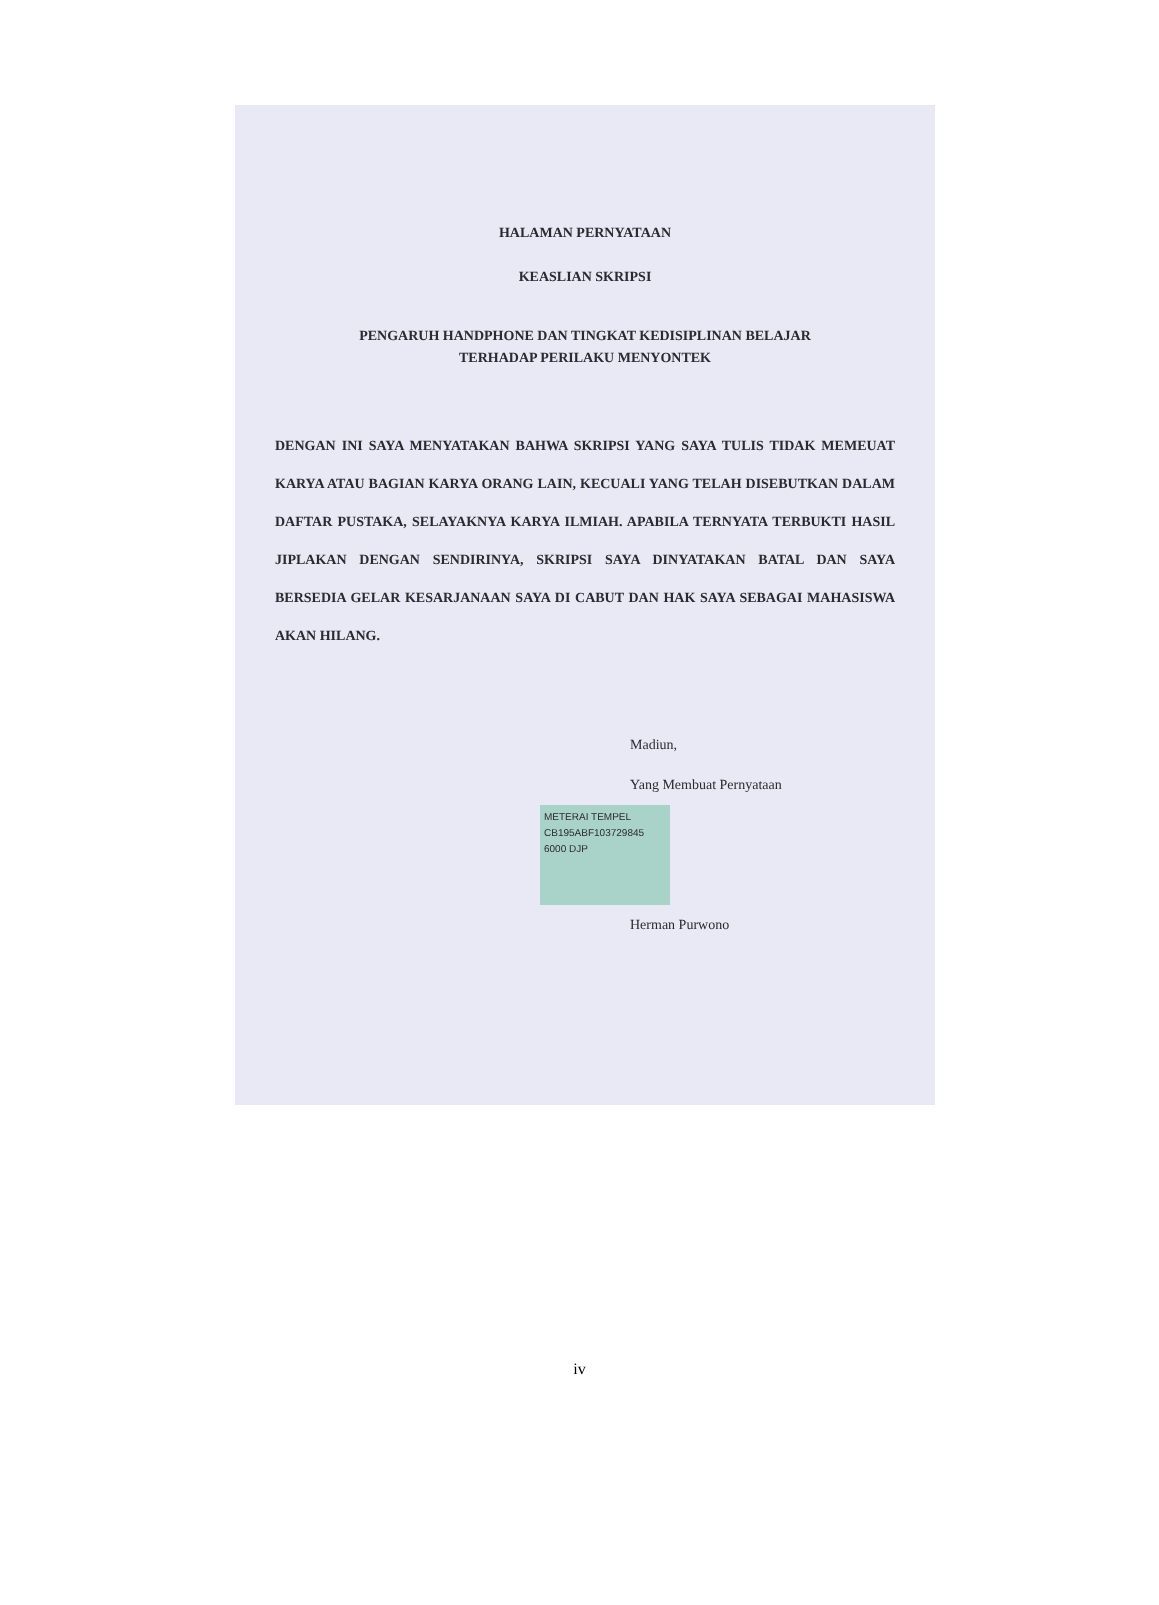HALAMAN PERNYATAAN
KEASLIAN SKRIPSI
PENGARUH HANDPHONE DAN TINGKAT KEDISIPLINAN BELAJAR
TERHADAP PERILAKU MENYONTEK
DENGAN INI SAYA MENYATAKAN BAHWA SKRIPSI YANG SAYA TULIS TIDAK MEMEUAT KARYA ATAU BAGIAN KARYA ORANG LAIN, KECUALI YANG TELAH DISEBUTKAN DALAM DAFTAR PUSTAKA, SELAYAKNYA KARYA ILMIAH. APABILA TERNYATA TERBUKTI HASIL JIPLAKAN DENGAN SENDIRINYA, SKRIPSI SAYA DINYATAKAN BATAL DAN SAYA BERSEDIA GELAR KESARJANAAN SAYA DI CABUT DAN HAK SAYA SEBAGAI MAHASISWA AKAN HILANG.
Madiun,
Yang Membuat Pernyataan
METERAI TEMPEL
CB195ABF103729845
6000 DJP
Herman Purwono
iv